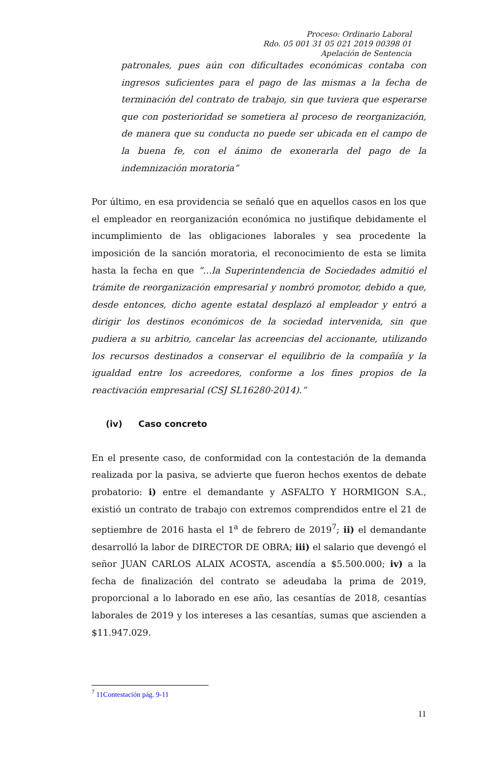Proceso: Ordinario Laboral
Rdo. 05 001 31 05 021 2019 00398 01
Apelación de Sentencia
patronales, pues aún con dificultades económicas contaba con ingresos suficientes para el pago de las mismas a la fecha de terminación del contrato de trabajo, sin que tuviera que esperarse que con posterioridad se sometiera al proceso de reorganización, de manera que su conducta no puede ser ubicada en el campo de la buena fe, con el ánimo de exonerarla del pago de la indemnización moratoria”
Por último, en esa providencia se señaló que en aquellos casos en los que el empleador en reorganización económica no justifique debidamente el incumplimiento de las obligaciones laborales y sea procedente la imposición de la sanción moratoria, el reconocimiento de esta se limita hasta la fecha en que “…la Superintendencia de Sociedades admitió el trámite de reorganización empresarial y nombró promotor, debido a que, desde entonces, dicho agente estatal desplazó al empleador y entró a dirigir los destinos económicos de la sociedad intervenida, sin que pudiera a su arbitrio, cancelar las acreencias del accionante, utilizando los recursos destinados a conservar el equilibrio de la compañía y la igualdad entre los acreedores, conforme a los fines propios de la reactivación empresarial (CSJ SL16280-2014).”
(iv) Caso concreto
En el presente caso, de conformidad con la contestación de la demanda realizada por la pasiva, se advierte que fueron hechos exentos de debate probatorio: i) entre el demandante y ASFALTO Y HORMIGON S.A., existió un contrato de trabajo con extremos comprendidos entre el 21 de septiembre de 2016 hasta el 1<sup>a</sup> de febrero de 2019<sup>7</sup>; ii) el demandante desarrolló la labor de DIRECTOR DE OBRA; iii) el salario que devengó el señor JUAN CARLOS ALAIX ACOSTA, ascendía a $5.500.000; iv) a la fecha de finalización del contrato se adeudaba la prima de 2019, proporcional a lo laborado en ese año, las cesantías de 2018, cesantías laborales de 2019 y los intereses a las cesantías, sumas que ascienden a $11.947.029.
<sup>7</sup> 11Contestación pág. 9-11
11